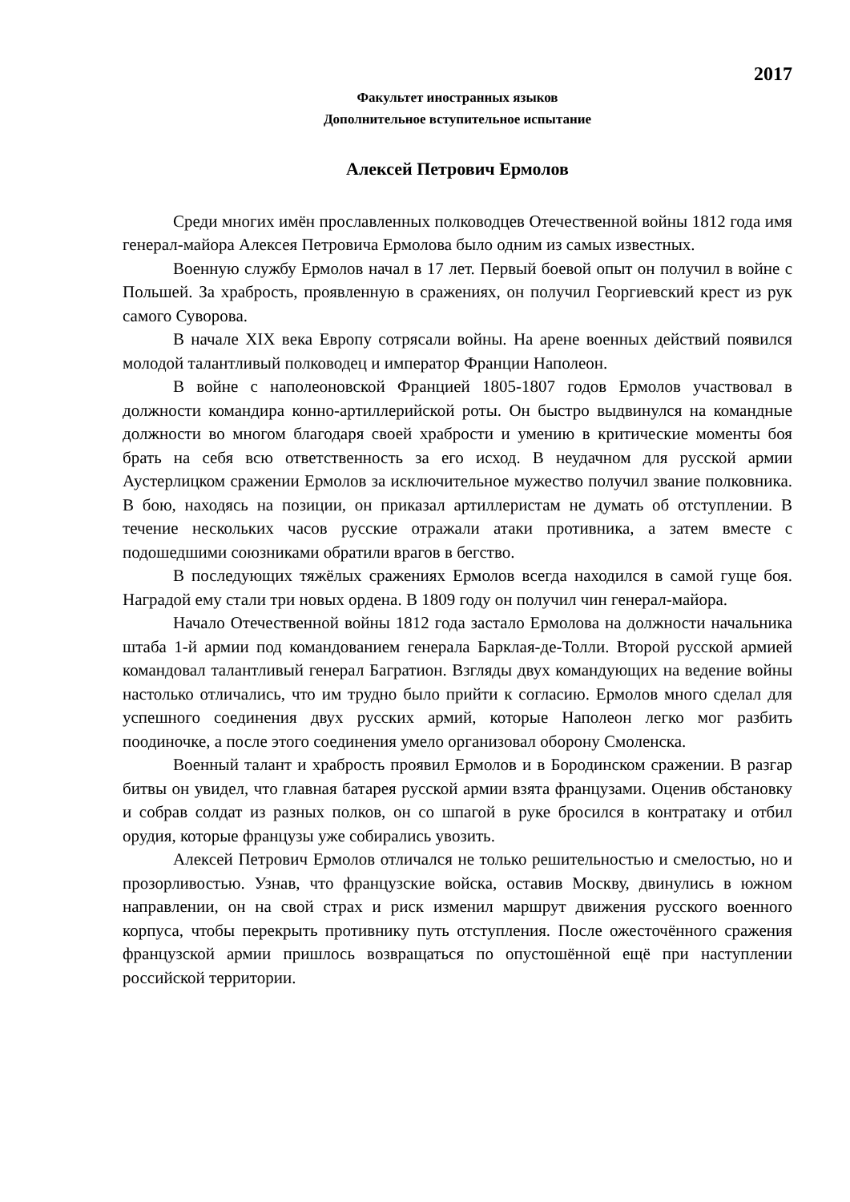2017
Факультет иностранных языков
Дополнительное вступительное испытание
Алексей Петрович Ермолов
Среди многих имён прославленных полководцев Отечественной войны 1812 года имя генерал-майора Алексея Петровича Ермолова было одним из самых известных.
Военную службу Ермолов начал в 17 лет. Первый боевой опыт он получил в войне с Польшей. За храбрость, проявленную в сражениях, он получил Георгиевский крест из рук самого Суворова.
В начале XIX века Европу сотрясали войны. На арене военных действий появился молодой талантливый полководец и император Франции Наполеон.
В войне с наполеоновской Францией 1805-1807 годов Ермолов участвовал в должности командира конно-артиллерийской роты. Он быстро выдвинулся на командные должности во многом благодаря своей храбрости и умению в критические моменты боя брать на себя всю ответственность за его исход. В неудачном для русской армии Аустерлицком сражении Ермолов за исключительное мужество получил звание полковника. В бою, находясь на позиции, он приказал артиллеристам не думать об отступлении. В течение нескольких часов русские отражали атаки противника, а затем вместе с подошедшими союзниками обратили врагов в бегство.
В последующих тяжёлых сражениях Ермолов всегда находился в самой гуще боя. Наградой ему стали три новых ордена. В 1809 году он получил чин генерал-майора.
Начало Отечественной войны 1812 года застало Ермолова на должности начальника штаба 1-й армии под командованием генерала Барклая-де-Толли. Второй русской армией командовал талантливый генерал Багратион. Взгляды двух командующих на ведение войны настолько отличались, что им трудно было прийти к согласию. Ермолов много сделал для успешного соединения двух русских армий, которые Наполеон легко мог разбить поодиночке, а после этого соединения умело организовал оборону Смоленска.
Военный талант и храбрость проявил Ермолов и в Бородинском сражении. В разгар битвы он увидел, что главная батарея русской армии взята французами. Оценив обстановку и собрав солдат из разных полков, он со шпагой в руке бросился в контратаку и отбил орудия, которые французы уже собирались увозить.
Алексей Петрович Ермолов отличался не только решительностью и смелостью, но и прозорливостью. Узнав, что французские войска, оставив Москву, двинулись в южном направлении, он на свой страх и риск изменил маршрут движения русского военного корпуса, чтобы перекрыть противнику путь отступления. После ожесточённого сражения французской армии пришлось возвращаться по опустошённой ещё при наступлении российской территории.